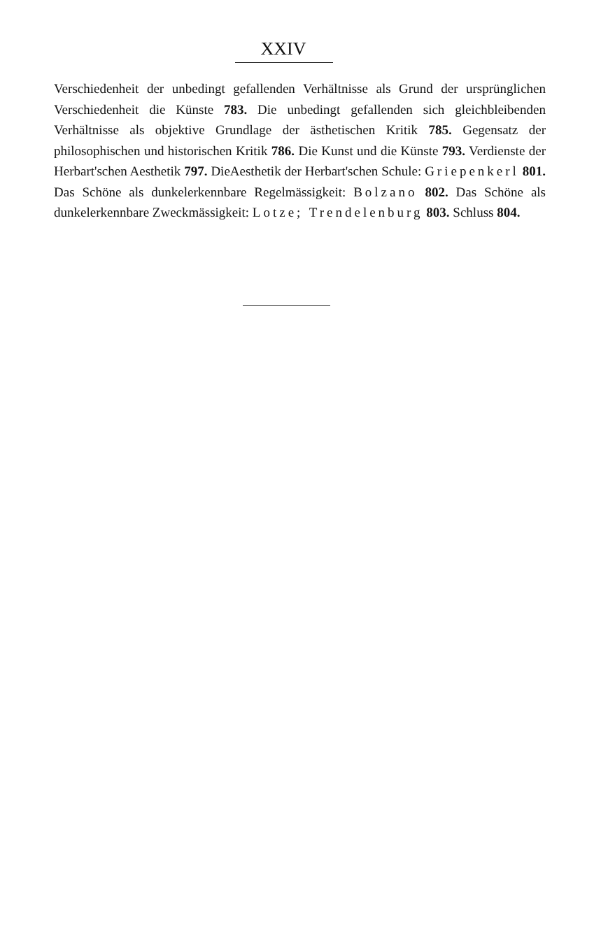XXIV
Verschiedenheit der unbedingt gefallenden Verhältnisse als Grund der ursprünglichen Verschiedenheit die Künste 783. Die unbedingt gefallenden sich gleichbleibenden Verhältnisse als objektive Grundlage der ästhetischen Kritik 785. Gegensatz der philosophischen und historischen Kritik 786. Die Kunst und die Künste 793. Verdienste der Herbart'schen Aesthetik 797. DieAesthetik der Herbart'schen Schule: Griepenkerl 801. Das Schöne als dunkelerkennbare Regelmässigkeit: Bolzano 802. Das Schöne als dunkelerkennbare Zweckmässigkeit: Lotze; Trendelenburg 803. Schluss 804.